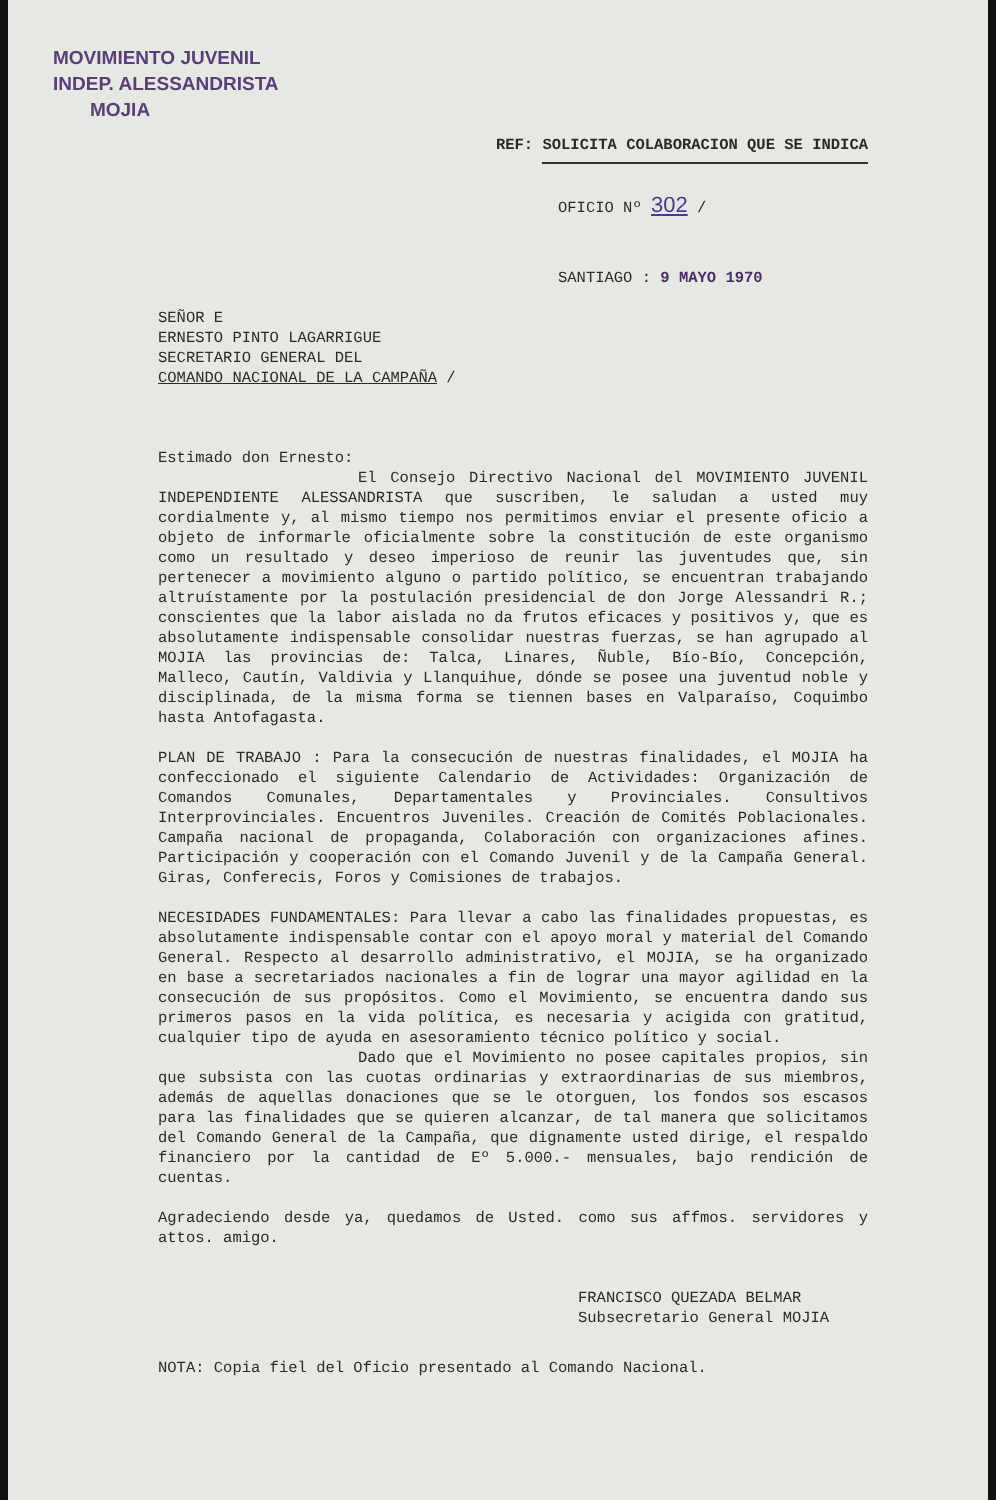MOVIMIENTO JUVENIL
INDEP. ALESSANDRISTA
MOJIA
REF: SOLICITA COLABORACION QUE SE INDICA
OFICIO Nº 302 /
SANTIAGO : 9 MAYO 1970
SEÑOR E
ERNESTO PINTO LAGARRIGUE
SECRETARIO GENERAL DEL
COMANDO NACIONAL DE LA CAMPAÑA /
Estimado don Ernesto:
El Consejo Directivo Nacional del MOVIMIENTO JUVENIL INDEPENDIENTE ALESSANDRISTA que suscriben, le saludan a usted muy cordialmente y, al mismo tiempo nos permitimos enviar el presente oficio a objeto de informarle oficialmente sobre la constitución de este organismo como un resultado y deseo imperioso de reunir las juventudes que, sin pertenecer a movimiento alguno o partido político, se encuentran trabajando altruístamente por la postulación presidencial de don Jorge Alessandri R.; conscientes que la labor aislada no da frutos eficaces y positivos y, que es absolutamente indispensable consolidar nuestras fuerzas, se han agrupado al MOJIA las provincias de: Talca, Linares, Ñuble, Bío-Bío, Concepción, Malleco, Cautín, Valdivia y Llanquihue, dónde se posee una juventud noble y disciplinada, de la misma forma se tiennen bases en Valparaíso, Coquimbo hasta Antofagasta.
PLAN DE TRABAJO : Para la consecución de nuestras finalidades, el MOJIA ha confeccionado el siguiente Calendario de Actividades: Organización de Comandos Comunales, Departamentales y Provinciales. Consultivos Interprovinciales. Encuentros Juveniles. Creación de Comités Poblacionales. Campaña nacional de propaganda, Colaboración con organizaciones afines. Participación y cooperación con el Comando Juvenil y de la Campaña General. Giras, Conferecis, Foros y Comisiones de trabajos.
NECESIDADES FUNDAMENTALES: Para llevar a cabo las finalidades propuestas, es absolutamente indispensable contar con el apoyo moral y material del Comando General. Respecto al desarrollo administrativo, el MOJIA, se ha organizado en base a secretariados nacionales a fin de lograr una mayor agilidad en la consecución de sus propósitos. Como el Movimiento, se encuentra dando sus primeros pasos en la vida política, es necesaria y acigida con gratitud, cualquier tipo de ayuda en asesoramiento técnico político y social.
Dado que el Movimiento no posee capitales propios, sin que subsista con las cuotas ordinarias y extraordinarias de sus miembros, además de aquellas donaciones que se le otorguen, los fondos sos escasos para las finalidades que se quieren alcanzar, de tal manera que solicitamos del Comando General de la Campaña, que dignamente usted dirige, el respaldo financiero por la cantidad de Eº 5.000.- mensuales, bajo rendición de cuentas.
Agradeciendo desde ya, quedamos de Usted. como sus affmos. servidores y attos. amigo.
FRANCISCO QUEZADA BELMAR
Subsecretario General MOJIA
NOTA: Copia fiel del Oficio presentado al Comando Nacional.